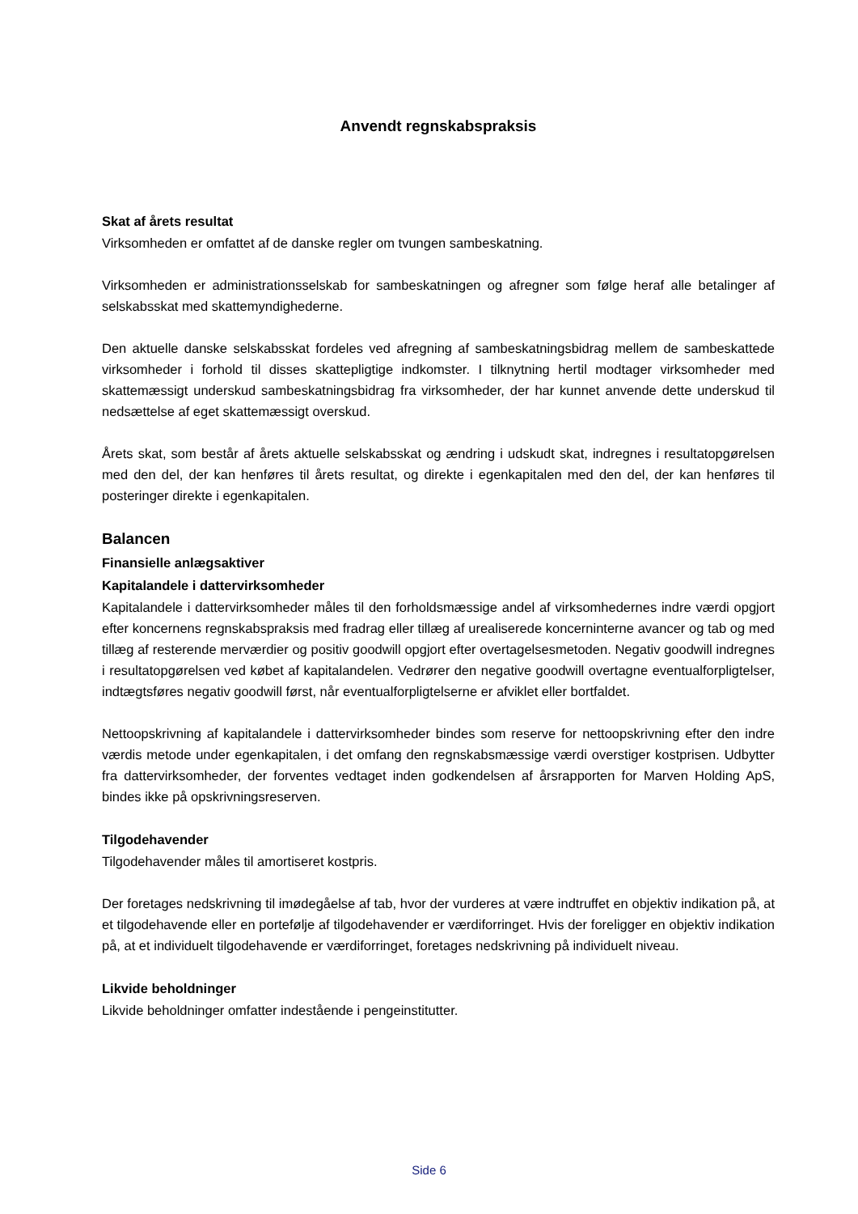Anvendt regnskabspraksis
Skat af årets resultat
Virksomheden er omfattet af de danske regler om tvungen sambeskatning.
Virksomheden er administrationsselskab for sambeskatningen og afregner som følge heraf alle betalinger af selskabsskat med skattemyndighederne.
Den aktuelle danske selskabsskat fordeles ved afregning af sambeskatningsbidrag mellem de sambeskattede virksomheder i forhold til disses skattepligtige indkomster. I tilknytning hertil modtager virksomheder med skattemæssigt underskud sambeskatningsbidrag fra virksomheder, der har kunnet anvende dette underskud til nedsættelse af eget skattemæssigt overskud.
Årets skat, som består af årets aktuelle selskabsskat og ændring i udskudt skat, indregnes i resultatopgørelsen med den del, der kan henføres til årets resultat, og direkte i egenkapitalen med den del, der kan henføres til posteringer direkte i egenkapitalen.
Balancen
Finansielle anlægsaktiver
Kapitalandele i dattervirksomheder
Kapitalandele i dattervirksomheder måles til den forholdsmæssige andel af virksomhedernes indre værdi opgjort efter koncernens regnskabspraksis med fradrag eller tillæg af urealiserede koncerninterne avancer og tab og med tillæg af resterende merværdier og positiv goodwill opgjort efter overtagelsesmetoden. Negativ goodwill indregnes i resultatopgørelsen ved købet af kapitalandelen. Vedrører den negative goodwill overtagne eventualforpligtelser, indtægtsføres negativ goodwill først, når eventualforpligtelserne er afviklet eller bortfaldet.
Nettoopskrivning af kapitalandele i dattervirksomheder bindes som reserve for nettoopskrivning efter den indre værdis metode under egenkapitalen, i det omfang den regnskabsmæssige værdi overstiger kostprisen. Udbytter fra dattervirksomheder, der forventes vedtaget inden godkendelsen af årsrapporten for Marven Holding ApS, bindes ikke på opskrivningsreserven.
Tilgodehavender
Tilgodehavender måles til amortiseret kostpris.
Der foretages nedskrivning til imødegåelse af tab, hvor der vurderes at være indtruffet en objektiv indikation på, at et tilgodehavende eller en portefølje af tilgodehavender er værdiforringet. Hvis der foreligger en objektiv indikation på, at et individuelt tilgodehavende er værdiforringet, foretages nedskrivning på individuelt niveau.
Likvide beholdninger
Likvide beholdninger omfatter indestående i pengeinstitutter.
Side 6